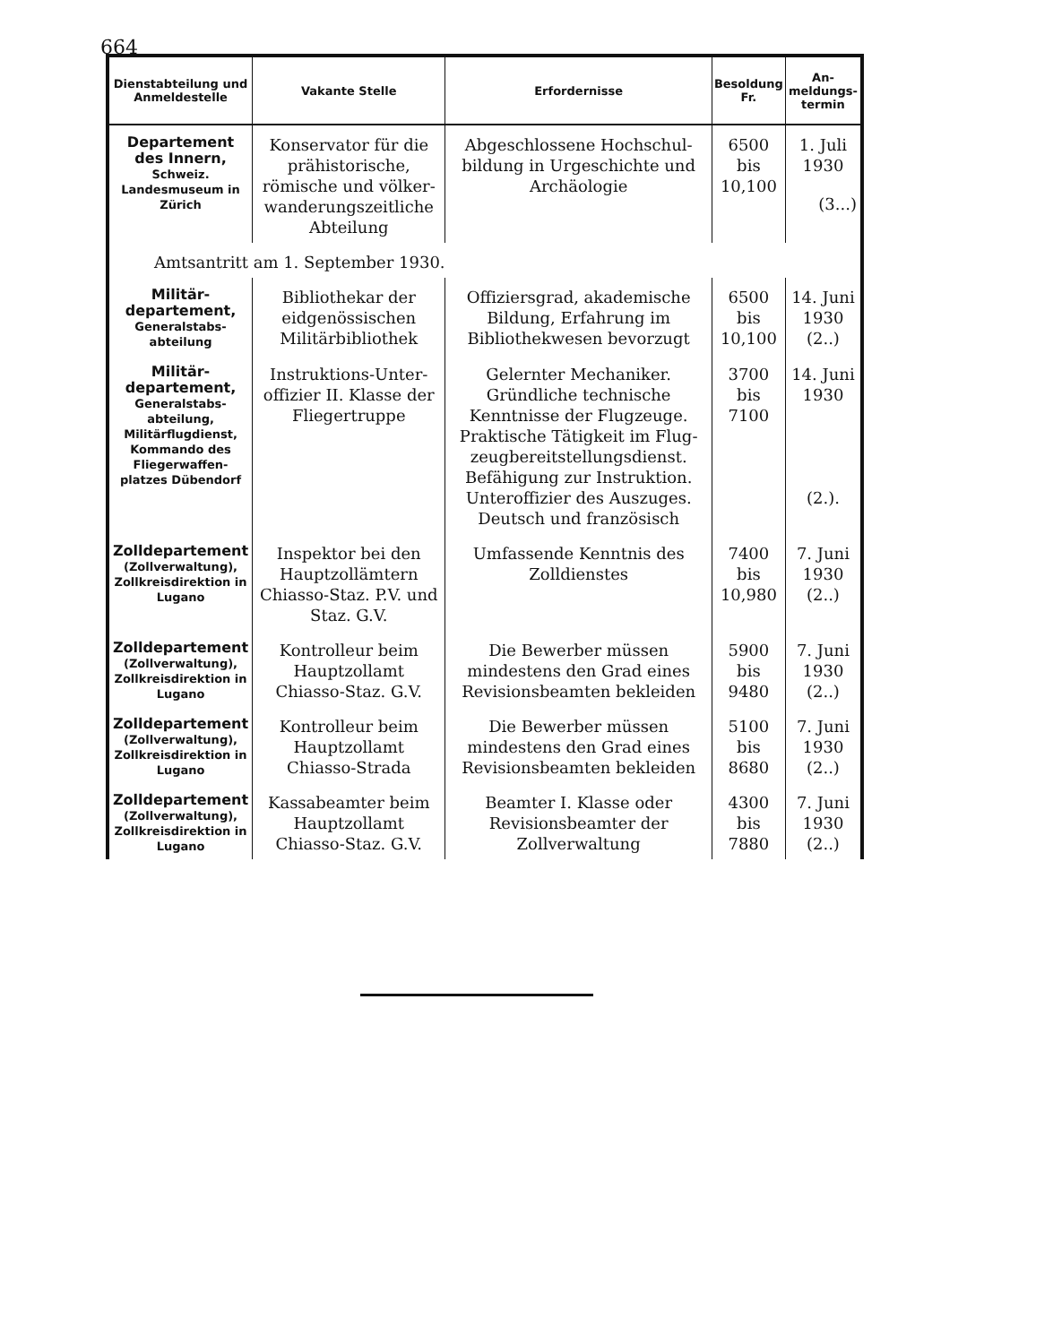664
| Dienstabteilung und Anmeldestelle | Vakante Stelle | Erfordernisse | Besoldung Fr. | An-meldungs-termin |
| --- | --- | --- | --- | --- |
| Departement des Innern, Schweiz. Landesmuseum in Zürich | Konservator für die prähistorische, römische und völker-wanderungszeitliche Abteilung | Abgeschlossene Hochschul-bildung in Urgeschichte und Archäologie | 6500 bis 10,100 | 1. Juli 1930 (3...) |
| Amtsantritt am 1. September 1930. | | | | |
| Militär-departement, Generalstabs-abteilung | Bibliothekar der eidgenössischen Militärbibliothek | Offiziersgrad, akademische Bildung, Erfahrung im Bibliothekwesen bevorzugt | 6500 bis 10,100 | 14. Juni 1930 (2..) |
| Militär-departement, Generalstabs-abteilung, Militärflugdienst, Kommando des Fliegerwaffen-platzes Dübendorf | Instruktions-Unter-offizier II. Klasse der Fliegertruppe | Gelernter Mechaniker. Gründliche technische Kenntnisse der Flugzeuge. Praktische Tätigkeit im Flug-zeugbereitstellungsdienst. Befähigung zur Instruktion. Unteroffizier des Auszuges. Deutsch und französisch | 3700 bis 7100 | 14. Juni 1930 (2.). |
| Zolldepartement (Zollverwaltung), Zollkreisdirektion in Lugano | Inspektor bei den Hauptzollämtern Chiasso-Staz. P.V. und Staz. G.V. | Umfassende Kenntnis des Zolldienstes | 7400 bis 10,980 | 7. Juni 1930 (2..) |
| Zolldepartement (Zollverwaltung), Zollkreisdirektion in Lugano | Kontrolleur beim Hauptzollamt Chiasso-Staz. G.V. | Die Bewerber müssen mindestens den Grad eines Revisionsbeamten bekleiden | 5900 bis 9480 | 7. Juni 1930 (2..) |
| Zolldepartement (Zollverwaltung), Zollkreisdirektion in Lugano | Kontrolleur beim Hauptzollamt Chiasso-Strada | Die Bewerber müssen mindestens den Grad eines Revisionsbeamten bekleiden | 5100 bis 8680 | 7. Juni 1930 (2..) |
| Zolldepartement (Zollverwaltung), Zollkreisdirektion in Lugano | Kassabeamter beim Hauptzollamt Chiasso-Staz. G.V. | Beamter I. Klasse oder Revisionsbeamter der Zollverwaltung | 4300 bis 7880 | 7. Juni 1930 (2..) |